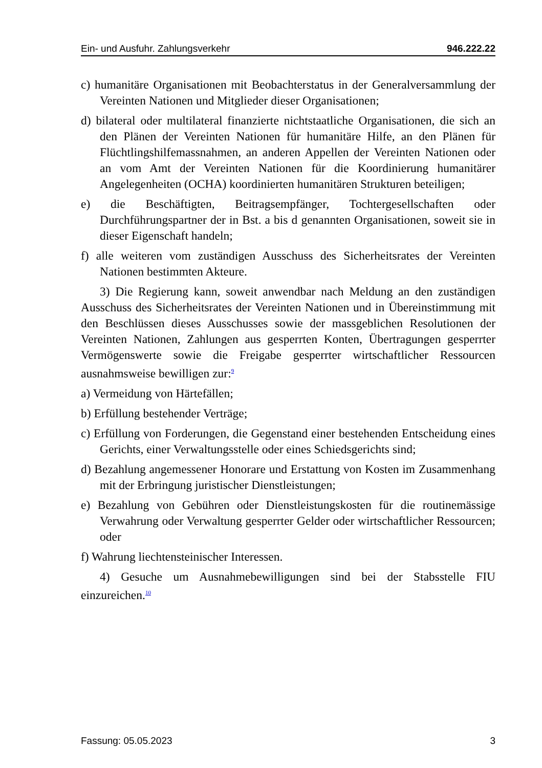Ein- und Ausfuhr. Zahlungsverkehr 946.222.22
c) humanitäre Organisationen mit Beobachterstatus in der Generalversammlung der Vereinten Nationen und Mitglieder dieser Organisationen;
d) bilateral oder multilateral finanzierte nichtstaatliche Organisationen, die sich an den Plänen der Vereinten Nationen für humanitäre Hilfe, an den Plänen für Flüchtlingshilfemassnahmen, an anderen Appellen der Vereinten Nationen oder an vom Amt der Vereinten Nationen für die Koordinierung humanitärer Angelegenheiten (OCHA) koordinierten humanitären Strukturen beteiligen;
e) die Beschäftigten, Beitragsempfänger, Tochtergesellschaften oder Durchführungspartner der in Bst. a bis d genannten Organisationen, soweit sie in dieser Eigenschaft handeln;
f) alle weiteren vom zuständigen Ausschuss des Sicherheitsrates der Vereinten Nationen bestimmten Akteure.
3) Die Regierung kann, soweit anwendbar nach Meldung an den zuständigen Ausschuss des Sicherheitsrates der Vereinten Nationen und in Übereinstimmung mit den Beschlüssen dieses Ausschusses sowie der massgeblichen Resolutionen der Vereinten Nationen, Zahlungen aus gesperrten Konten, Übertragungen gesperrter Vermögenswerte sowie die Freigabe gesperrter wirtschaftlicher Ressourcen ausnahmsweise bewilligen zur:<sup>9</sup>
a) Vermeidung von Härtefällen;
b) Erfüllung bestehender Verträge;
c) Erfüllung von Forderungen, die Gegenstand einer bestehenden Entscheidung eines Gerichts, einer Verwaltungsstelle oder eines Schiedsgerichts sind;
d) Bezahlung angemessener Honorare und Erstattung von Kosten im Zusammenhang mit der Erbringung juristischer Dienstleistungen;
e) Bezahlung von Gebühren oder Dienstleistungskosten für die routinemässige Verwahrung oder Verwaltung gesperrter Gelder oder wirtschaftlicher Ressourcen; oder
f) Wahrung liechtensteinischer Interessen.
4) Gesuche um Ausnahmebewilligungen sind bei der Stabsstelle FIU einzureichen.<sup>10</sup>
Fassung: 05.05.2023 3